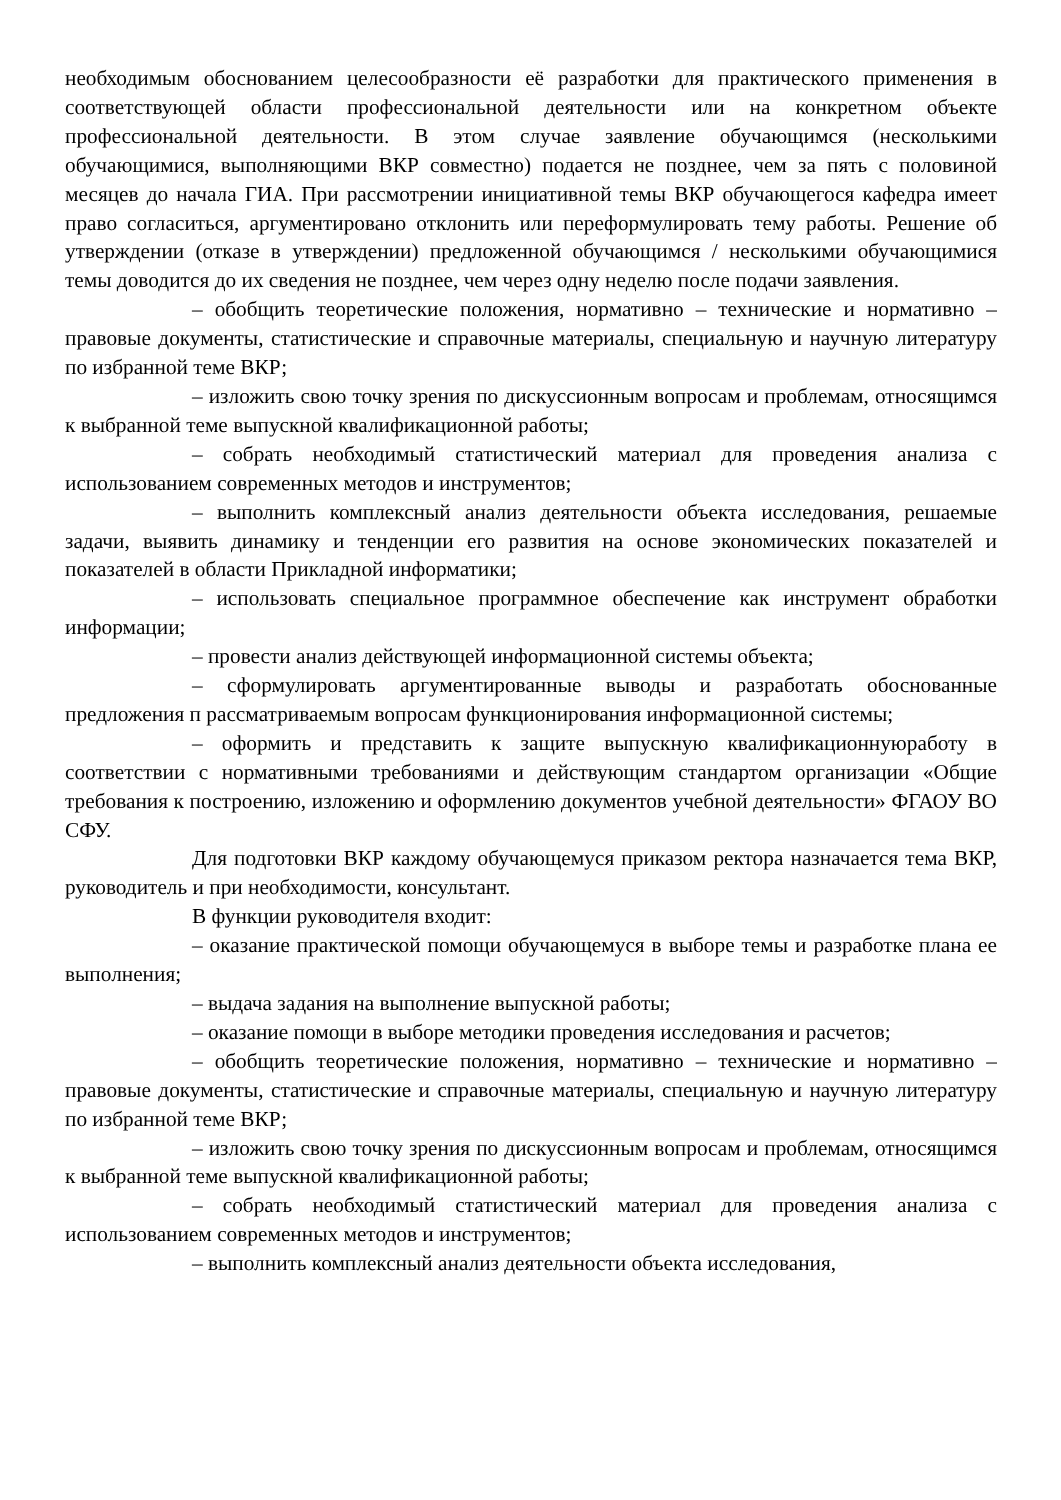необходимым обоснованием целесообразности её разработки для практического применения в соответствующей области профессиональной деятельности или на конкретном объекте профессиональной деятельности. В этом случае заявление обучающимся (несколькими обучающимися, выполняющими ВКР совместно) подается не позднее, чем за пять с половиной месяцев до начала ГИА. При рассмотрении инициативной темы ВКР обучающегося кафедра имеет право согласиться, аргументировано отклонить или переформулировать тему работы. Решение об утверждении (отказе в утверждении) предложенной обучающимся / несколькими обучающимися темы доводится до их сведения не позднее, чем через одну неделю после подачи заявления.
– обобщить теоретические положения, нормативно – технические и нормативно – правовые документы, статистические и справочные материалы, специальную и научную литературу по избранной теме ВКР;
– изложить свою точку зрения по дискуссионным вопросам и проблемам, относящимся к выбранной теме выпускной квалификационной работы;
– собрать необходимый статистический материал для проведения анализа с использованием современных методов и инструментов;
– выполнить комплексный анализ деятельности объекта исследования, решаемые задачи, выявить динамику и тенденции его развития на основе экономических показателей и показателей в области Прикладной информатики;
– использовать специальное программное обеспечение как инструмент обработки информации;
– провести анализ действующей информационной системы объекта;
– сформулировать аргументированные выводы и разработать обоснованные предложения п рассматриваемым вопросам функционирования информационной системы;
– оформить и представить к защите выпускную квалификационнуюработу в соответствии с нормативными требованиями и действующим стандартом организации «Общие требования к построению, изложению и оформлению документов учебной деятельности» ФГАОУ ВО СФУ.
Для подготовки ВКР каждому обучающемуся приказом ректора назначается тема ВКР, руководитель и при необходимости, консультант.
В функции руководителя входит:
– оказание практической помощи обучающемуся в выборе темы и разработке плана ее выполнения;
– выдача задания на выполнение выпускной работы;
– оказание помощи в выборе методики проведения исследования и расчетов;
– обобщить теоретические положения, нормативно – технические и нормативно – правовые документы, статистические и справочные материалы, специальную и научную литературу по избранной теме ВКР;
– изложить свою точку зрения по дискуссионным вопросам и проблемам, относящимся к выбранной теме выпускной квалификационной работы;
– собрать необходимый статистический материал для проведения анализа с использованием современных методов и инструментов;
– выполнить комплексный анализ деятельности объекта исследования,